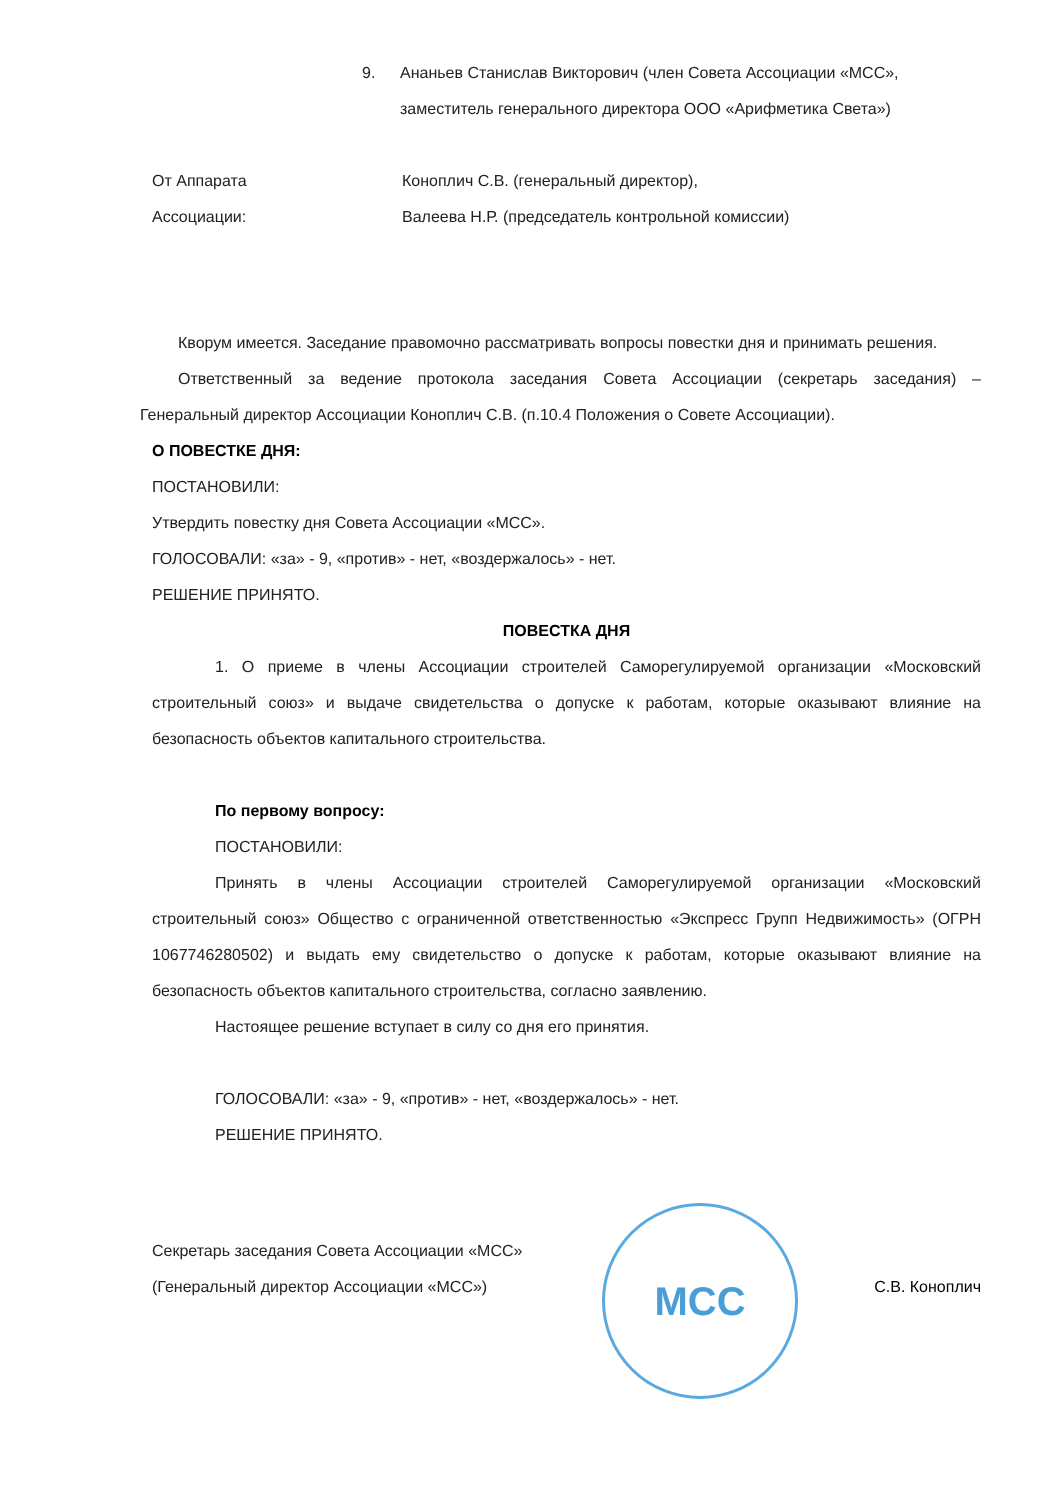9. Ананьев Станислав Викторович (член Совета Ассоциации «МСС»,
заместитель генерального директора ООО «Арифметика Света»)
От Аппарата
Ассоциации: Коноплич С.В. (генеральный директор),
Валеева Н.Р. (председатель контрольной комиссии)
Кворум имеется. Заседание правомочно рассматривать вопросы повестки дня и принимать решения.
Ответственный за ведение протокола заседания Совета Ассоциации (секретарь заседания) – Генеральный директор Ассоциации Коноплич С.В. (п.10.4 Положения о Совете Ассоциации).
О ПОВЕСТКЕ ДНЯ:
ПОСТАНОВИЛИ:
Утвердить повестку дня Совета Ассоциации «МСС».
ГОЛОСОВАЛИ: «за» - 9, «против» - нет, «воздержалось» - нет.
РЕШЕНИЕ ПРИНЯТО.
ПОВЕСТКА ДНЯ
1. О приеме в члены Ассоциации строителей Саморегулируемой организации «Московский строительный союз» и выдаче свидетельства о допуске к работам, которые оказывают влияние на безопасность объектов капитального строительства.
По первому вопросу:
ПОСТАНОВИЛИ:
Принять в члены Ассоциации строителей Саморегулируемой организации «Московский строительный союз» Общество с ограниченной ответственностью «Экспресс Групп Недвижимость» (ОГРН 1067746280502) и выдать ему свидетельство о допуске к работам, которые оказывают влияние на безопасность объектов капитального строительства, согласно заявлению.
Настоящее решение вступает в силу со дня его принятия.
ГОЛОСОВАЛИ: «за» - 9, «против» - нет, «воздержалось» - нет.
РЕШЕНИЕ ПРИНЯТО.
Секретарь заседания Совета Ассоциации «МСС»
(Генеральный директор Ассоциации «МСС»)
МСС
С.В. Коноплич